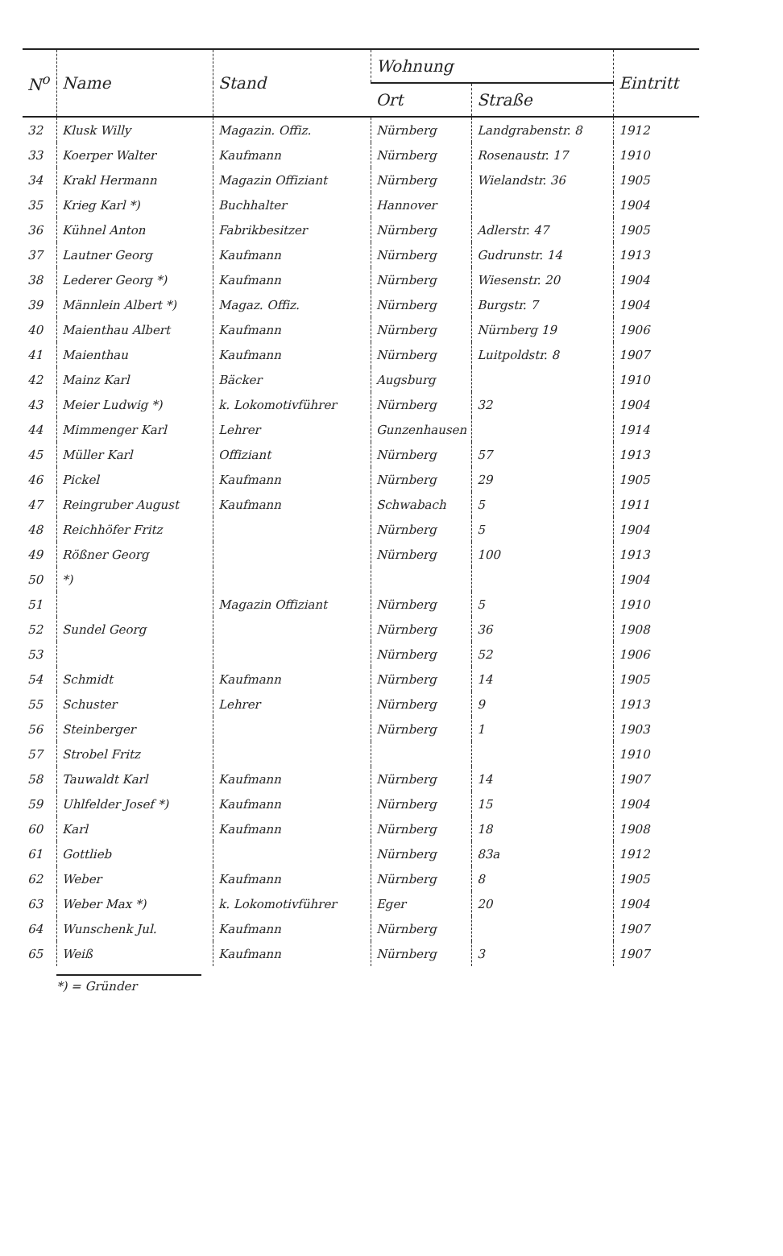| N<sup>o</sup> | Name | Stand | Wohnung | | Eintritt |
| --- | --- | --- | --- | --- | --- |
| | | | Ort | Straße | |
| 32 | Klusk Willy | Magazin. Offiz. | Nürnberg | Landgrabenstr. 8 | 1912 |
| 33 | Koerper Walter | Kaufmann | Nürnberg | Rosenaustr. 17 | 1910 |
| 34 | Krakl Hermann | Magazin Offiziant | Nürnberg | Wielandstr. 36 | 1905 |
| 35 | Krieg Karl *) | Buchhalter | Hannover | | 1904 |
| 36 | Kühnel Anton | Fabrikbesitzer | Nürnberg | Adlerstr. 47 | 1905 |
| 37 | Lautner Georg | Kaufmann | Nürnberg | Gudrunstr. 14 | 1913 |
| 38 | Lederer Georg *) | Kaufmann | Nürnberg | Wiesenstr. 20 | 1904 |
| 39 | Männlein Albert *) | Magaz. Offiz. | Nürnberg | Burgstr. 7 | 1904 |
| 40 | Maienthau Albert | Kaufmann | Nürnberg | Nürnberg 19 | 1906 |
| 41 | Maienthau | Kaufmann | Nürnberg | Luitpoldstr. 8 | 1907 |
| 42 | Mainz Karl | Bäcker | Augsburg | | 1910 |
| 43 | Meier Ludwig *) | k. Lokomotivführer | Nürnberg | 32 | 1904 |
| 44 | Mimmenger Karl | Lehrer | Gunzenhausen | | 1914 |
| 45 | Müller Karl | Offiziant | Nürnberg | 57 | 1913 |
| 46 | Pickel | Kaufmann | Nürnberg | 29 | 1905 |
| 47 | Reingruber August | Kaufmann | Schwabach | 5 | 1911 |
| 48 | Reichhöfer Fritz | | Nürnberg | 5 | 1904 |
| 49 | Rößner Georg | | Nürnberg | 100 | 1913 |
| 50 | *) | | | | 1904 |
| 51 | | Magazin Offiziant | Nürnberg | 5 | 1910 |
| 52 | Sundel Georg | | Nürnberg | 36 | 1908 |
| 53 | | | Nürnberg | 52 | 1906 |
| 54 | Schmidt | Kaufmann | Nürnberg | 14 | 1905 |
| 55 | Schuster | Lehrer | Nürnberg | 9 | 1913 |
| 56 | Steinberger | | Nürnberg | 1 | 1903 |
| 57 | Strobel Fritz | | | | 1910 |
| 58 | Tauwaldt Karl | Kaufmann | Nürnberg | 14 | 1907 |
| 59 | Uhlfelder Josef *) | Kaufmann | Nürnberg | 15 | 1904 |
| 60 | Karl | Kaufmann | Nürnberg | 18 | 1908 |
| 61 | Gottlieb | | Nürnberg | 83a | 1912 |
| 62 | Weber | Kaufmann | Nürnberg | 8 | 1905 |
| 63 | Weber Max *) | k. Lokomotivführer | Eger | 20 | 1904 |
| 64 | Wunschenk Jul. | Kaufmann | Nürnberg | | 1907 |
| 65 | Weiß | Kaufmann | Nürnberg | 3 | 1907 |
*) = Gründer